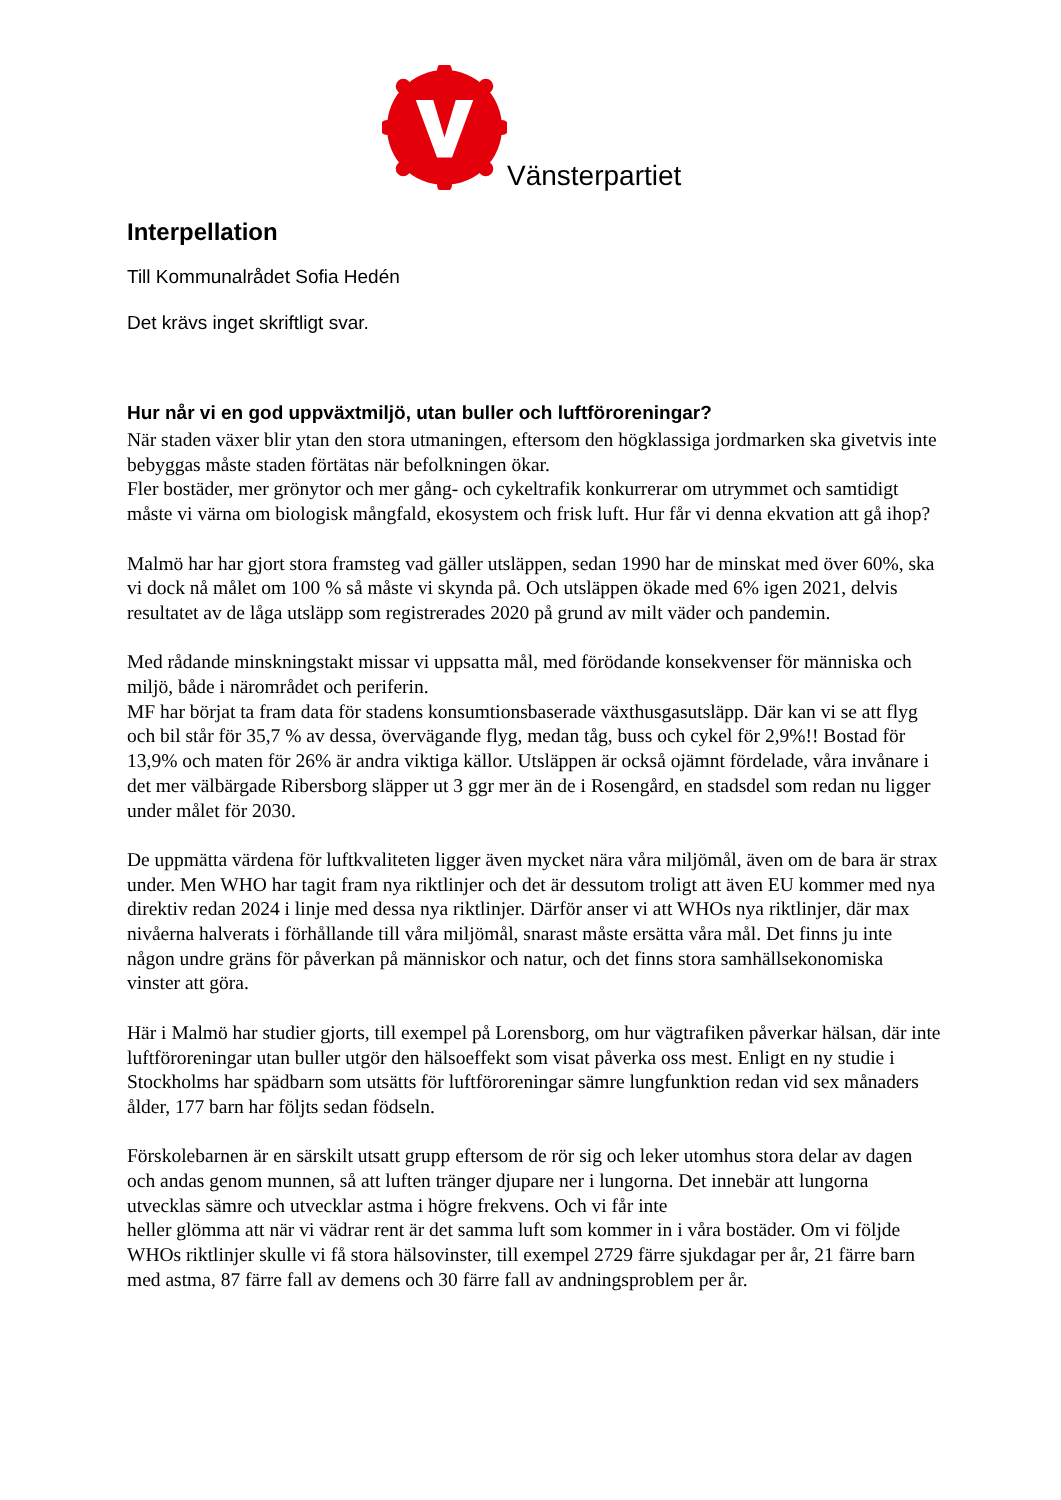Vänsterpartiet
Interpellation
Till Kommunalrådet Sofia Hedén
Det krävs inget skriftligt svar.
Hur når vi en god uppväxtmiljö, utan buller och luftföroreningar?
När staden växer blir ytan den stora utmaningen, eftersom den högklassiga jordmarken ska givetvis inte bebyggas måste staden förtätas när befolkningen ökar.
Fler bostäder, mer grönytor och mer gång- och cykeltrafik konkurrerar om utrymmet och samtidigt måste vi värna om biologisk mångfald, ekosystem och frisk luft. Hur får vi denna ekvation att gå ihop?
Malmö har har gjort stora framsteg vad gäller utsläppen, sedan 1990 har de minskat med över 60%, ska vi dock nå målet om 100 % så måste vi skynda på. Och utsläppen ökade med 6% igen 2021, delvis resultatet av de låga utsläpp som registrerades 2020 på grund av milt väder och pandemin.
Med rådande minskningstakt missar vi uppsatta mål, med förödande konsekvenser för människa och miljö, både i närområdet och periferin.
MF har börjat ta fram data för stadens konsumtionsbaserade växthusgasutsläpp. Där kan vi se att flyg och bil står för 35,7 % av dessa, övervägande flyg, medan tåg, buss och cykel för 2,9%!! Bostad för 13,9% och maten för 26% är andra viktiga källor. Utsläppen är också ojämnt fördelade, våra invånare i det mer välbärgade Ribersborg släpper ut 3 ggr mer än de i Rosengård, en stadsdel som redan nu ligger under målet för 2030.
De uppmätta värdena för luftkvaliteten ligger även mycket nära våra miljömål, även om de bara är strax under. Men WHO har tagit fram nya riktlinjer och det är dessutom troligt att även EU kommer med nya direktiv redan 2024 i linje med dessa nya riktlinjer. Därför anser vi att WHOs nya riktlinjer, där max nivåerna halverats i förhållande till våra miljömål, snarast måste ersätta våra mål. Det finns ju inte någon undre gräns för påverkan på människor och natur, och det finns stora samhällsekonomiska vinster att göra.
Här i Malmö har studier gjorts, till exempel på Lorensborg, om hur vägtrafiken påverkar hälsan, där inte luftföroreningar utan buller utgör den hälsoeffekt som visat påverka oss mest. Enligt en ny studie i Stockholms har spädbarn som utsätts för luftföroreningar sämre lungfunktion redan vid sex månaders ålder, 177 barn har följts sedan födseln.
Förskolebarnen är en särskilt utsatt grupp eftersom de rör sig och leker utomhus stora delar av dagen och andas genom munnen, så att luften tränger djupare ner i lungorna. Det innebär att lungorna utvecklas sämre och utvecklar astma i högre frekvens. Och vi får inte
heller glömma att när vi vädrar rent är det samma luft som kommer in i våra bostäder. Om vi följde WHOs riktlinjer skulle vi få stora hälsovinster, till exempel 2729 färre sjukdagar per år, 21 färre barn med astma, 87 färre fall av demens och 30 färre fall av andningsproblem per år.